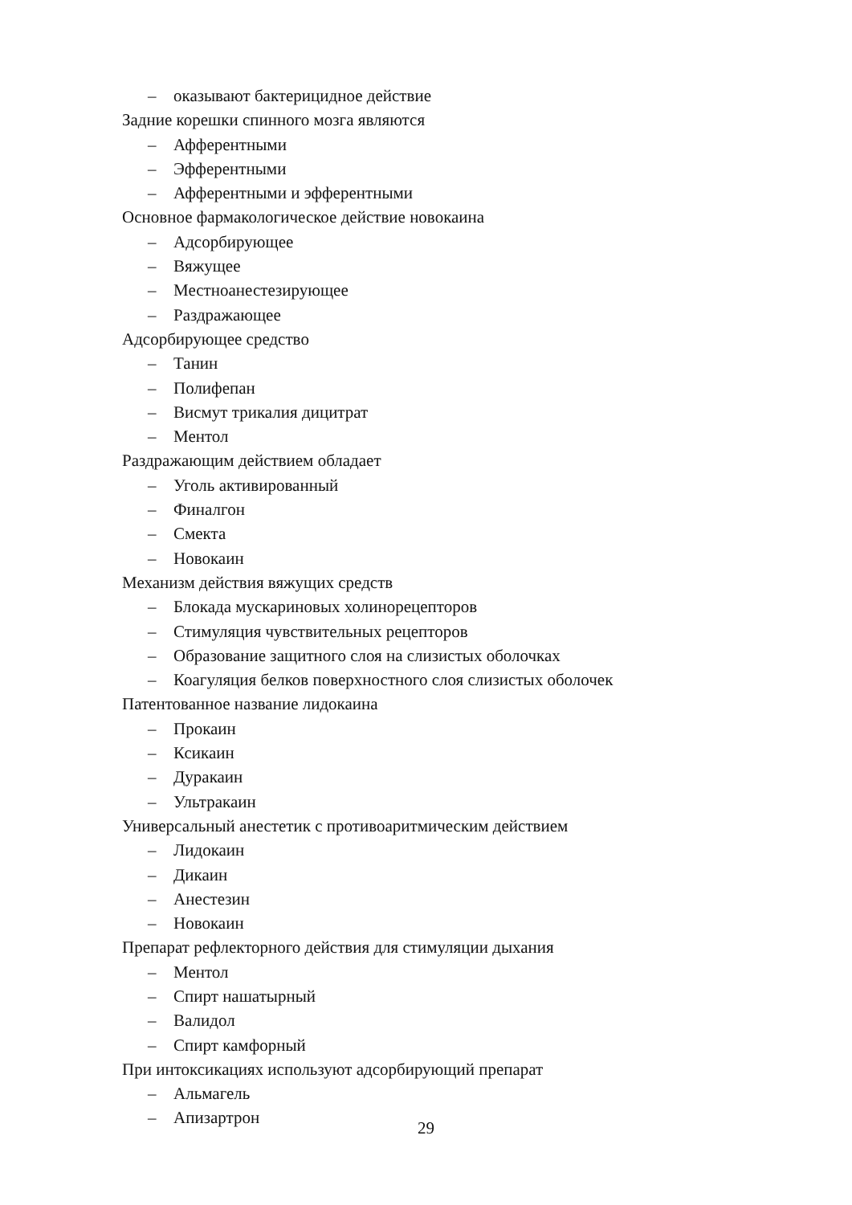– оказывают бактерицидное действие
Задние корешки спинного мозга являются
– Афферентными
– Эфферентными
– Афферентными и эфферентными
Основное фармакологическое действие новокаина
– Адсорбирующее
– Вяжущее
– Местноанестезирующее
– Раздражающее
Адсорбирующее средство
– Танин
– Полифепан
– Висмут трикалия дицитрат
– Ментол
Раздражающим действием обладает
– Уголь активированный
– Финалгон
– Смекта
– Новокаин
Механизм действия вяжущих средств
– Блокада мускариновых холинорецепторов
– Стимуляция чувствительных рецепторов
– Образование защитного слоя на слизистых оболочках
– Коагуляция белков поверхностного слоя слизистых оболочек
Патентованное название лидокаина
– Прокаин
– Ксикаин
– Дуракаин
– Ультракаин
Универсальный анестетик с противоаритмическим действием
– Лидокаин
– Дикаин
– Анестезин
– Новокаин
Препарат рефлекторного действия для стимуляции дыхания
– Ментол
– Спирт нашатырный
– Валидол
– Спирт камфорный
При интоксикациях используют адсорбирующий препарат
– Альмагель
– Апизартрон
29